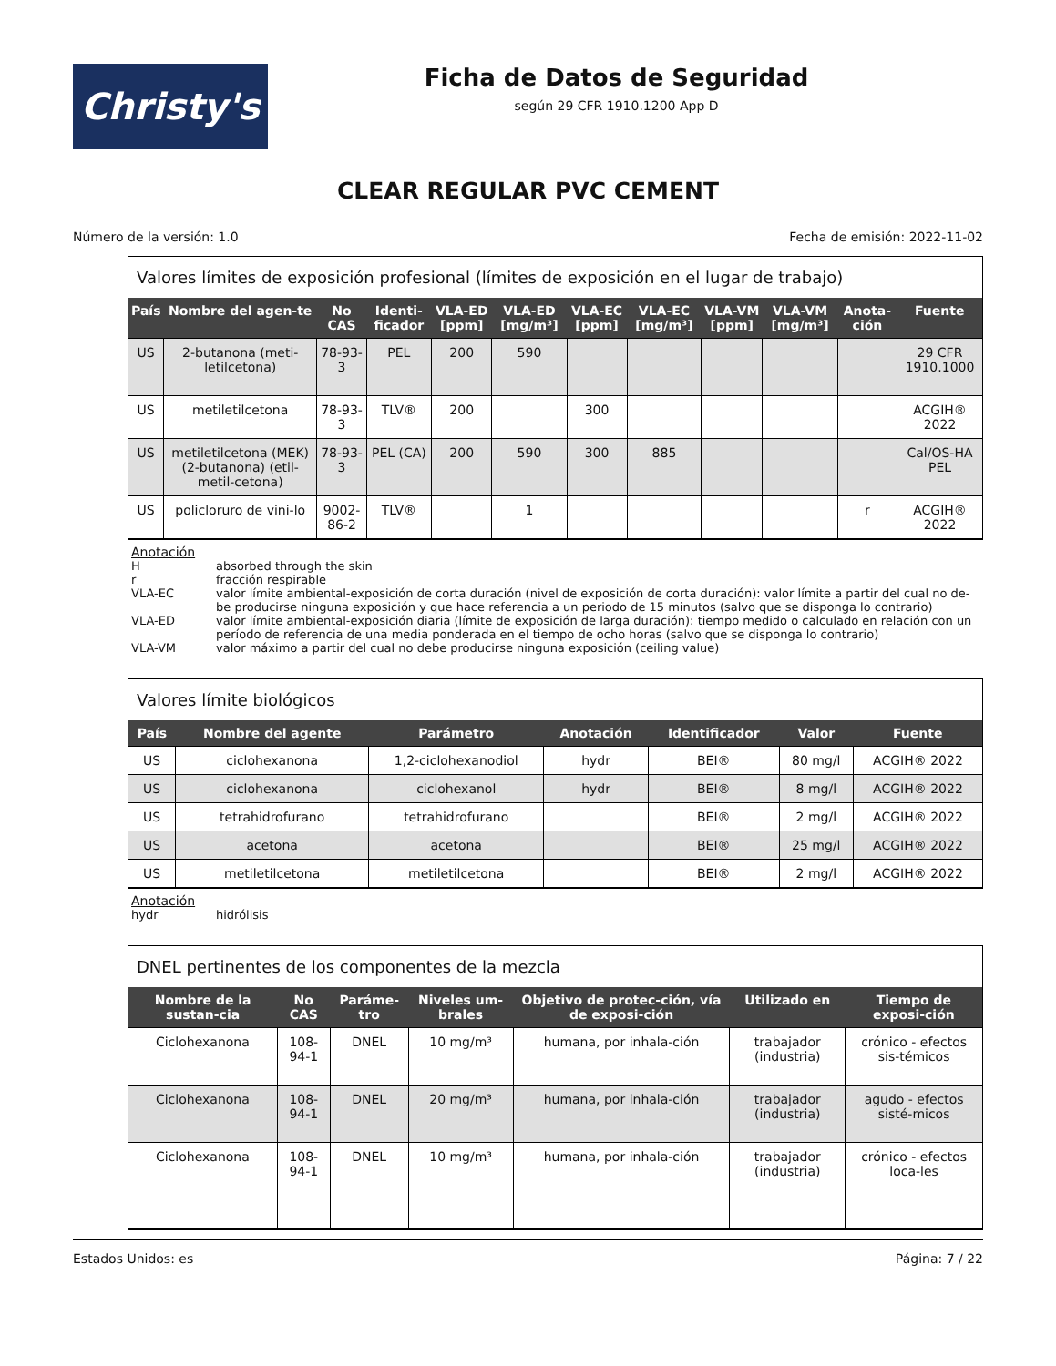Christy's
Ficha de Datos de Seguridad
según 29 CFR 1910.1200 App D
CLEAR REGULAR PVC CEMENT
Número de la versión: 1.0 Fecha de emisión: 2022-11-02
Valores límites de exposición profesional (límites de exposición en el lugar de trabajo)
| País | Nombre del agen-te | No CAS | Identi-ficador | VLA-ED [ppm] | VLA-ED [mg/m³] | VLA-EC [ppm] | VLA-EC [mg/m³] | VLA-VM [ppm] | VLA-VM [mg/m³] | Anota-ción | Fuente |
| --- | --- | --- | --- | --- | --- | --- | --- | --- | --- | --- | --- |
| US | 2-butanona (meti-letilcetona) | 78-93-3 | PEL | 200 | 590 | | | | | | 29 CFR 1910.1000 |
| US | metiletilcetona | 78-93-3 | TLV® | 200 | | 300 | | | | | ACGIH® 2022 |
| US | metiletilcetona (MEK) (2-butanona) (etil-metil-cetona) | 78-93-3 | PEL (CA) | 200 | 590 | 300 | 885 | | | | Cal/OS-HA PEL |
| US | policloruro de vini-lo | 9002-86-2 | TLV® | | 1 | | | | | r | ACGIH® 2022 |
Anotación
Habsorbed through the skin
r fracción respirable
VLA-EC valor límite ambiental-exposición de corta duración (nivel de exposición de corta duración): valor límite a partir del cual no de-be producirse ninguna exposición y que hace referencia a un periodo de 15 minutos (salvo que se disponga lo contrario)
VLA-ED valor límite ambiental-exposición diaria (límite de exposición de larga duración): tiempo medido o calculado en relación con un período de referencia de una media ponderada en el tiempo de ocho horas (salvo que se disponga lo contrario)
VLA-VM valor máximo a partir del cual no debe producirse ninguna exposición (ceiling value)
Valores límite biológicos
| País | Nombre del agente | Parámetro | Anotación | Identificador | Valor | Fuente |
| --- | --- | --- | --- | --- | --- | --- |
| US | ciclohexanona | 1,2-ciclohexanodiol | hydr | BEI® | 80 mg/l | ACGIH® 2022 |
| US | ciclohexanona | ciclohexanol | hydr | BEI® | 8 mg/l | ACGIH® 2022 |
| US | tetrahidrofurano | tetrahidrofurano | | BEI® | 2 mg/l | ACGIH® 2022 |
| US | acetona | acetona | | BEI® | 25 mg/l | ACGIH® 2022 |
| US | metiletilcetona | metiletilcetona | | BEI® | 2 mg/l | ACGIH® 2022 |
Anotación
hydr hidrólisis
DNEL pertinentes de los componentes de la mezcla
| Nombre de la sustan-cia | No CAS | Paráme-tro | Niveles um-brales | Objetivo de protec-ción, vía de exposi-ción | Utilizado en | Tiempo de exposi-ción |
| --- | --- | --- | --- | --- | --- | --- |
| Ciclohexanona | 108-94-1 | DNEL | 10 mg/m³ | humana, por inhala-ción | trabajador (industria) | crónico - efectos sis-témicos |
| Ciclohexanona | 108-94-1 | DNEL | 20 mg/m³ | humana, por inhala-ción | trabajador (industria) | agudo - efectos sisté-micos |
| Ciclohexanona | 108-94-1 | DNEL | 10 mg/m³ | humana, por inhala-ción | trabajador (industria) | crónico - efectos loca-les |
Estados Unidos: es Página: 7 / 22